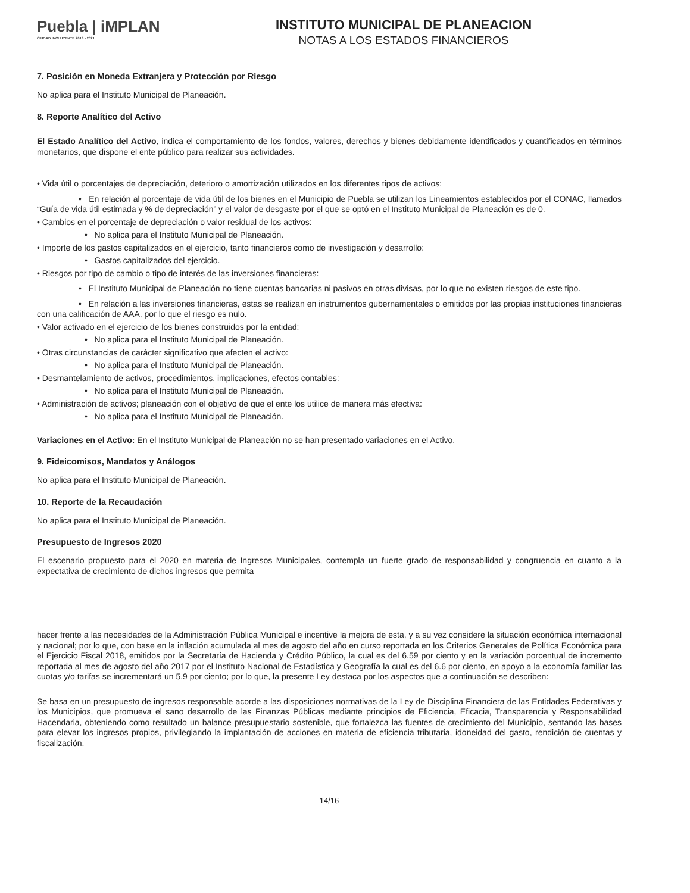Puebla | iMPLAN
CIUDAD INCLUYENTE 2018 - 2021
INSTITUTO MUNICIPAL DE PLANEACION
NOTAS A LOS ESTADOS FINANCIEROS
7. Posición en Moneda Extranjera y Protección por Riesgo
No aplica para el Instituto Municipal de Planeación.
8. Reporte Analítico del Activo
El Estado Analítico del Activo, indica el comportamiento de los fondos, valores, derechos y bienes debidamente identificados y cuantificados en términos monetarios, que dispone el ente público para realizar sus actividades.
• Vida útil o porcentajes de depreciación, deterioro o amortización utilizados en los diferentes tipos de activos:
• En relación al porcentaje de vida útil de los bienes en el Municipio de Puebla se utilizan los Lineamientos establecidos por el CONAC, llamados “Guía de vida útil estimada y % de depreciación” y el valor de desgaste por el que se optó en el Instituto Municipal de Planeación es de 0.
• Cambios en el porcentaje de depreciación o valor residual de los activos:
• No aplica para el Instituto Municipal de Planeación.
• Importe de los gastos capitalizados en el ejercicio, tanto financieros como de investigación y desarrollo:
• Gastos capitalizados del ejercicio.
• Riesgos por tipo de cambio o tipo de interés de las inversiones financieras:
• El Instituto Municipal de Planeación no tiene cuentas bancarias ni pasivos en otras divisas, por lo que no existen riesgos de este tipo.
• En relación a las inversiones financieras, estas se realizan en instrumentos gubernamentales o emitidos por las propias instituciones financieras con una calificación de AAA, por lo que el riesgo es nulo.
• Valor activado en el ejercicio de los bienes construidos por la entidad:
• No aplica para el Instituto Municipal de Planeación.
• Otras circunstancias de carácter significativo que afecten el activo:
• No aplica para el Instituto Municipal de Planeación.
• Desmantelamiento de activos, procedimientos, implicaciones, efectos contables:
• No aplica para el Instituto Municipal de Planeación.
• Administración de activos; planeación con el objetivo de que el ente los utilice de manera más efectiva:
• No aplica para el Instituto Municipal de Planeación.
Variaciones en el Activo: En el Instituto Municipal de Planeación no se han presentado variaciones en el Activo.
9. Fideicomisos, Mandatos y Análogos
No aplica para el Instituto Municipal de Planeación.
10. Reporte de la Recaudación
No aplica para el Instituto Municipal de Planeación.
Presupuesto de Ingresos 2020
El escenario propuesto para el 2020 en materia de Ingresos Municipales, contempla un fuerte grado de responsabilidad y congruencia en cuanto a la expectativa de crecimiento de dichos ingresos que permita
hacer frente a las necesidades de la Administración Pública Municipal e incentive la mejora de esta, y a su vez considere la situación económica internacional y nacional; por lo que, con base en la inflación acumulada al mes de agosto del año en curso reportada en los Criterios Generales de Política Económica para el Ejercicio Fiscal 2018, emitidos por la Secretaría de Hacienda y Crédito Público, la cual es del 6.59 por ciento y en la variación porcentual de incremento reportada al mes de agosto del año 2017 por el Instituto Nacional de Estadística y Geografía la cual es del 6.6 por ciento, en apoyo a la economía familiar las cuotas y/o tarifas se incrementará un 5.9 por ciento; por lo que, la presente Ley destaca por los aspectos que a continuación se describen:
Se basa en un presupuesto de ingresos responsable acorde a las disposiciones normativas de la Ley de Disciplina Financiera de las Entidades Federativas y los Municipios, que promueva el sano desarrollo de las Finanzas Públicas mediante principios de Eficiencia, Eficacia, Transparencia y Responsabilidad Hacendaria, obteniendo como resultado un balance presupuestario sostenible, que fortalezca las fuentes de crecimiento del Municipio, sentando las bases para elevar los ingresos propios, privilegiando la implantación de acciones en materia de eficiencia tributaria, idoneidad del gasto, rendición de cuentas y fiscalización.
14/16